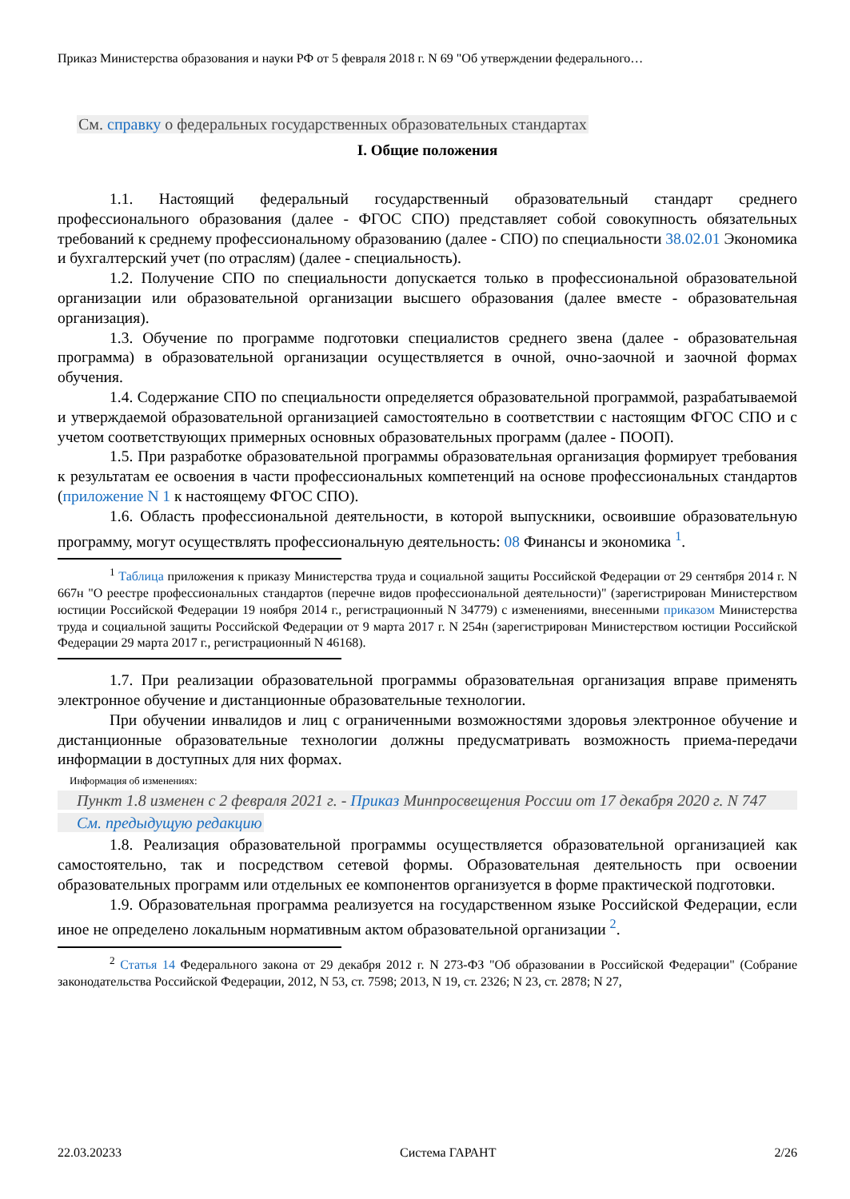Приказ Министерства образования и науки РФ от 5 февраля 2018 г. N 69 "Об утверждении федерального…
См. справку о федеральных государственных образовательных стандартах
I. Общие положения
1.1. Настоящий федеральный государственный образовательный стандарт среднего профессионального образования (далее - ФГОС СПО) представляет собой совокупность обязательных требований к среднему профессиональному образованию (далее - СПО) по специальности 38.02.01 Экономика и бухгалтерский учет (по отраслям) (далее - специальность).
1.2. Получение СПО по специальности допускается только в профессиональной образовательной организации или образовательной организации высшего образования (далее вместе - образовательная организация).
1.3. Обучение по программе подготовки специалистов среднего звена (далее - образовательная программа) в образовательной организации осуществляется в очной, очно-заочной и заочной формах обучения.
1.4. Содержание СПО по специальности определяется образовательной программой, разрабатываемой и утверждаемой образовательной организацией самостоятельно в соответствии с настоящим ФГОС СПО и с учетом соответствующих примерных основных образовательных программ (далее - ПООП).
1.5. При разработке образовательной программы образовательная организация формирует требования к результатам ее освоения в части профессиональных компетенций на основе профессиональных стандартов (приложение N 1 к настоящему ФГОС СПО).
1.6. Область профессиональной деятельности, в которой выпускники, освоившие образовательную программу, могут осуществлять профессиональную деятельность: 08 Финансы и экономика <sup>1</sup>.
<sup>1</sup> Таблица приложения к приказу Министерства труда и социальной защиты Российской Федерации от 29 сентября 2014 г. N 667н "О реестре профессиональных стандартов (перечне видов профессиональной деятельности)" (зарегистрирован Министерством юстиции Российской Федерации 19 ноября 2014 г., регистрационный N 34779) с изменениями, внесенными приказом Министерства труда и социальной защиты Российской Федерации от 9 марта 2017 г. N 254н (зарегистрирован Министерством юстиции Российской Федерации 29 марта 2017 г., регистрационный N 46168).
1.7. При реализации образовательной программы образовательная организация вправе применять электронное обучение и дистанционные образовательные технологии.
При обучении инвалидов и лиц с ограниченными возможностями здоровья электронное обучение и дистанционные образовательные технологии должны предусматривать возможность приема-передачи информации в доступных для них формах.
Информация об изменениях:
Пункт 1.8 изменен с 2 февраля 2021 г. - Приказ Минпросвещения России от 17 декабря 2020 г. N 747
См. предыдущую редакцию
1.8. Реализация образовательной программы осуществляется образовательной организацией как самостоятельно, так и посредством сетевой формы. Образовательная деятельность при освоении образовательных программ или отдельных ее компонентов организуется в форме практической подготовки.
1.9. Образовательная программа реализуется на государственном языке Российской Федерации, если иное не определено локальным нормативным актом образовательной организации <sup>2</sup>.
<sup>2</sup> Статья 14 Федерального закона от 29 декабря 2012 г. N 273-ФЗ "Об образовании в Российской Федерации" (Собрание законодательства Российской Федерации, 2012, N 53, ст. 7598; 2013, N 19, ст. 2326; N 23, ст. 2878; N 27,
22.03.20233 Система ГАРАНТ 2/26